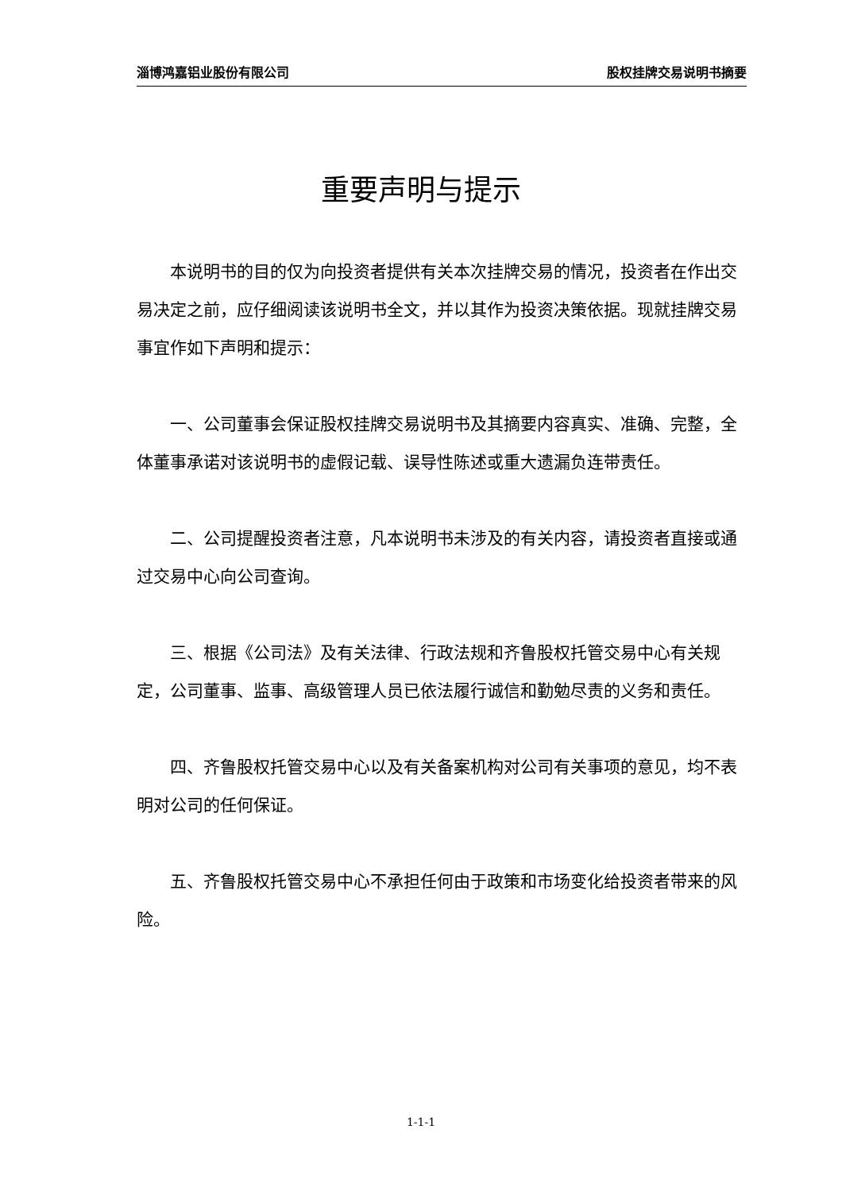淄博鸿嘉铝业股份有限公司 股权挂牌交易说明书摘要
重要声明与提示
本说明书的目的仅为向投资者提供有关本次挂牌交易的情况，投资者在作出交易决定之前，应仔细阅读该说明书全文，并以其作为投资决策依据。现就挂牌交易事宜作如下声明和提示：
一、公司董事会保证股权挂牌交易说明书及其摘要内容真实、准确、完整，全体董事承诺对该说明书的虚假记载、误导性陈述或重大遗漏负连带责任。
二、公司提醒投资者注意，凡本说明书未涉及的有关内容，请投资者直接或通过交易中心向公司查询。
三、根据《公司法》及有关法律、行政法规和齐鲁股权托管交易中心有关规定，公司董事、监事、高级管理人员已依法履行诚信和勤勉尽责的义务和责任。
四、齐鲁股权托管交易中心以及有关备案机构对公司有关事项的意见，均不表明对公司的任何保证。
五、齐鲁股权托管交易中心不承担任何由于政策和市场变化给投资者带来的风险。
1-1-1